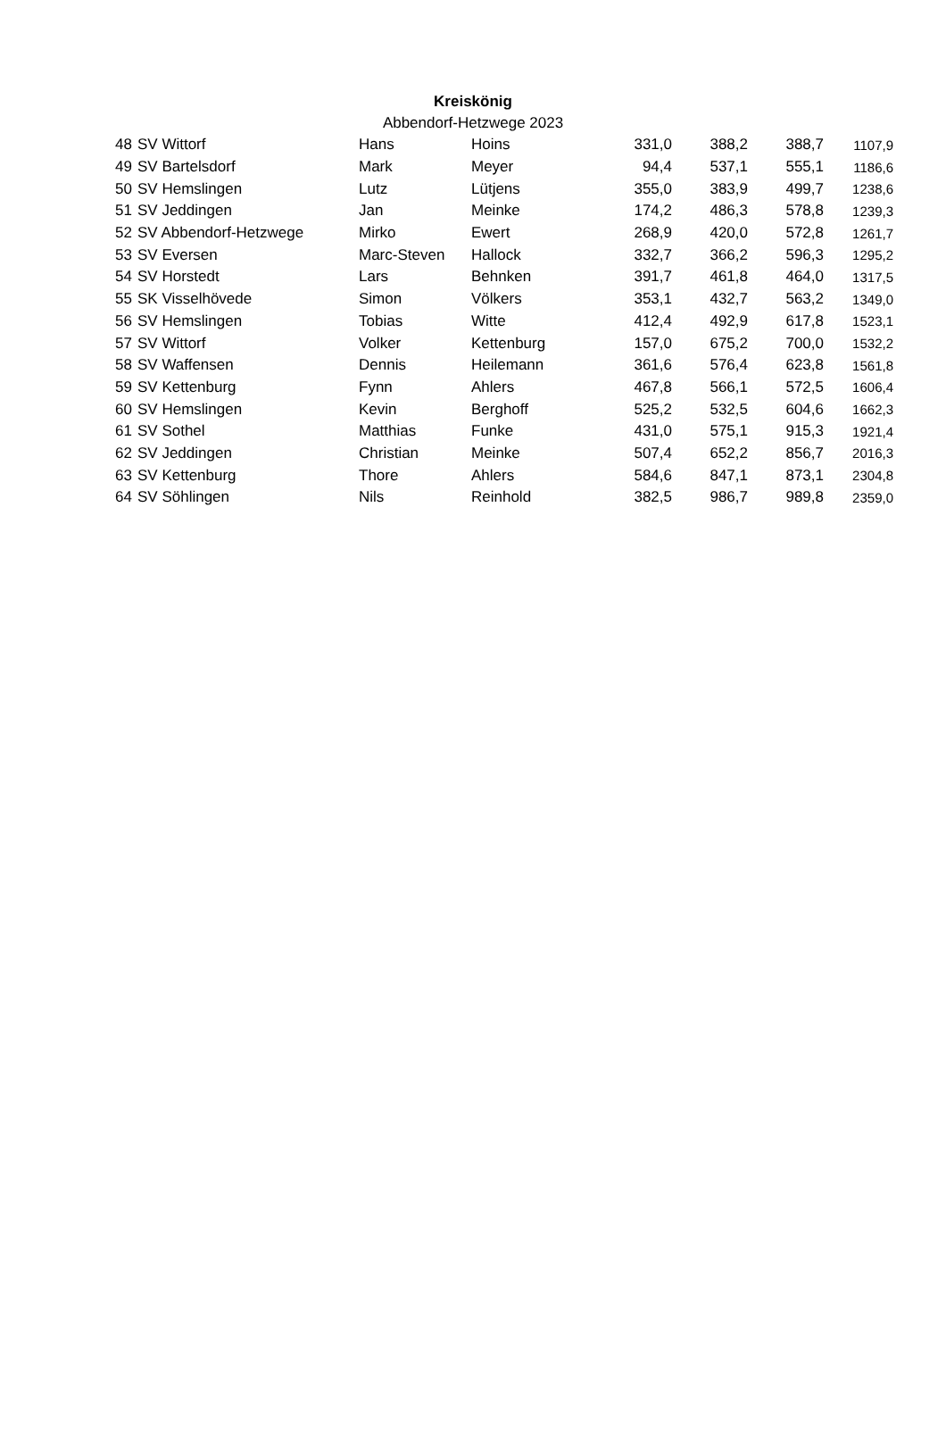Kreiskönig
Abbendorf-Hetzwege 2023
| 48 | SV Wittorf | Hans | Hoins | 331,0 | 388,2 | 388,7 | 1107,9 |
| 49 | SV Bartelsdorf | Mark | Meyer | 94,4 | 537,1 | 555,1 | 1186,6 |
| 50 | SV Hemslingen | Lutz | Lütjens | 355,0 | 383,9 | 499,7 | 1238,6 |
| 51 | SV Jeddingen | Jan | Meinke | 174,2 | 486,3 | 578,8 | 1239,3 |
| 52 | SV Abbendorf-Hetzwege | Mirko | Ewert | 268,9 | 420,0 | 572,8 | 1261,7 |
| 53 | SV Eversen | Marc-Steven | Hallock | 332,7 | 366,2 | 596,3 | 1295,2 |
| 54 | SV Horstedt | Lars | Behnken | 391,7 | 461,8 | 464,0 | 1317,5 |
| 55 | SK Visselhövede | Simon | Völkers | 353,1 | 432,7 | 563,2 | 1349,0 |
| 56 | SV Hemslingen | Tobias | Witte | 412,4 | 492,9 | 617,8 | 1523,1 |
| 57 | SV Wittorf | Volker | Kettenburg | 157,0 | 675,2 | 700,0 | 1532,2 |
| 58 | SV Waffensen | Dennis | Heilemann | 361,6 | 576,4 | 623,8 | 1561,8 |
| 59 | SV Kettenburg | Fynn | Ahlers | 467,8 | 566,1 | 572,5 | 1606,4 |
| 60 | SV Hemslingen | Kevin | Berghoff | 525,2 | 532,5 | 604,6 | 1662,3 |
| 61 | SV Sothel | Matthias | Funke | 431,0 | 575,1 | 915,3 | 1921,4 |
| 62 | SV Jeddingen | Christian | Meinke | 507,4 | 652,2 | 856,7 | 2016,3 |
| 63 | SV Kettenburg | Thore | Ahlers | 584,6 | 847,1 | 873,1 | 2304,8 |
| 64 | SV Söhlingen | Nils | Reinhold | 382,5 | 986,7 | 989,8 | 2359,0 |